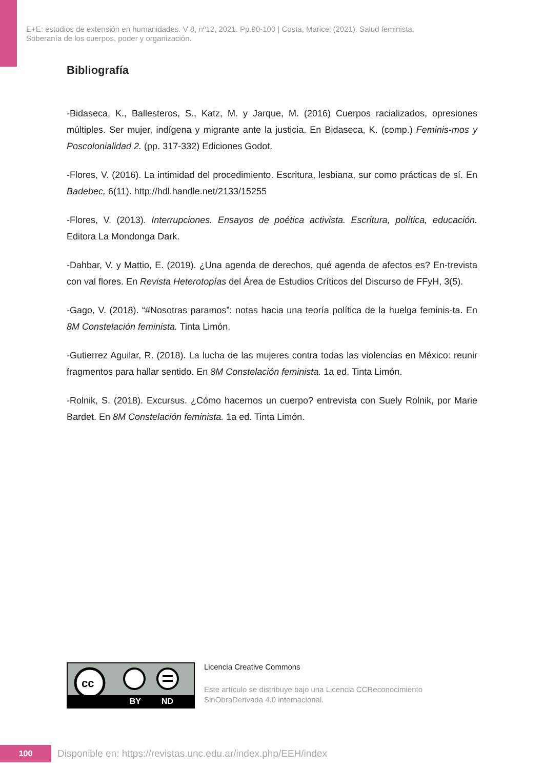E+E: estudios de extensión en humanidades. V 8, nº12, 2021. Pp.90-100 | Costa, Maricel (2021). Salud feminista.
Soberanía de los cuerpos, poder y organización.
Bibliografía
-Bidaseca, K., Ballesteros, S., Katz, M. y Jarque, M. (2016) Cuerpos racializados, opresiones múltiples. Ser mujer, indígena y migrante ante la justicia. En Bidaseca, K. (comp.) Feminis-mos y Poscolonialidad 2. (pp. 317-332) Ediciones Godot.
-Flores, V. (2016). La intimidad del procedimiento. Escritura, lesbiana, sur como prácticas de sí. En Badebec, 6(11). http://hdl.handle.net/2133/15255
-Flores, V. (2013). Interrupciones. Ensayos de poética activista. Escritura, política, educación. Editora La Mondonga Dark.
-Dahbar, V. y Mattio, E. (2019). ¿Una agenda de derechos, qué agenda de afectos es? En-trevista con val flores. En Revista Heterotopías del Área de Estudios Críticos del Discurso de FFyH, 3(5).
-Gago, V. (2018). “#Nosotras paramos”: notas hacia una teoría política de la huelga feminis-ta. En 8M Constelación feminista. Tinta Limón.
-Gutierrez Aguilar, R. (2018). La lucha de las mujeres contra todas las violencias en México: reunir fragmentos para hallar sentido. En 8M Constelación feminista. 1a ed. Tinta Limón.
-Rolnik, S. (2018). Excursus. ¿Cómo hacernos un cuerpo? entrevista con Suely Rolnik, por Marie Bardet. En 8M Constelación feminista. 1a ed. Tinta Limón.
cc
BY ND
Licencia Creative Commons
Este artículo se distribuye bajo una Licencia CCReconocimiento
SinObraDerivada 4.0 internacional.
100
Disponible en: https://revistas.unc.edu.ar/index.php/EEH/index